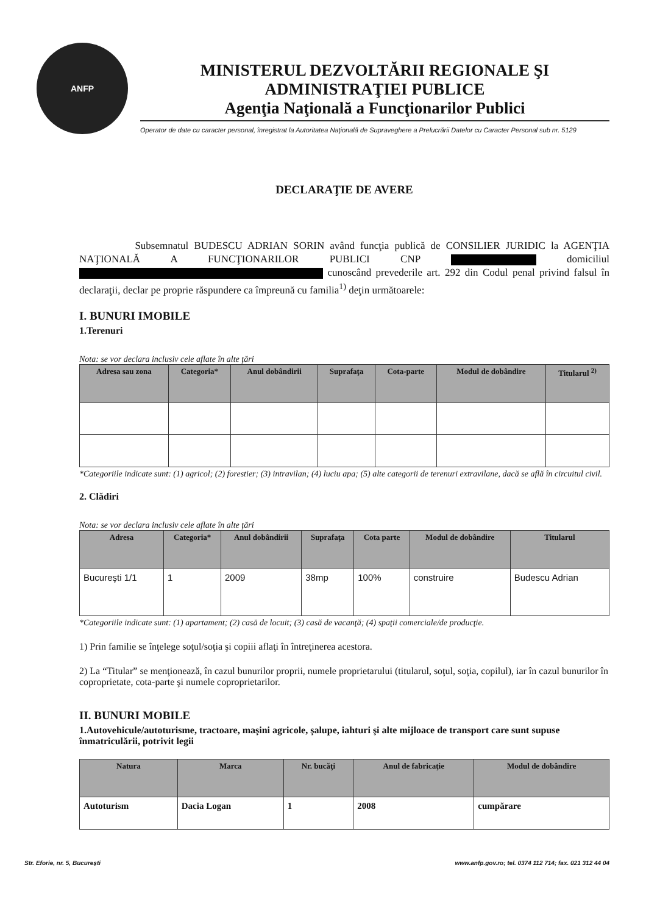ANFP
MINISTERUL DEZVOLTĂRII REGIONALE ŞI ADMINISTRAŢIEI PUBLICE
Agenţia Naţională a Funcţionarilor Publici
Operator de date cu caracter personal, înregistrat la Autoritatea Naţională de Supraveghere a Prelucrării Datelor cu Caracter Personal sub nr. 5129
DECLARAŢIE DE AVERE
Subsemnatul BUDESCU ADRIAN SORIN având funcţia publică de CONSILIER JURIDIC la AGENŢIA NAŢIONALĂ A FUNCŢIONARILOR PUBLICI CNP domiciliul cunoscând prevederile art. 292 din Codul penal privind falsul în declaraţii, declar pe proprie răspundere ca împreună cu familia<sup>1)</sup> deţin următoarele:
I. BUNURI IMOBILE
1.Terenuri
Nota: se vor declara inclusiv cele aflate în alte ţări
| Adresa sau zona | Categoria* | Anul dobândirii | Suprafaţa | Cota-parte | Modul de dobândire | Titularul <sup>2)</sup> |
| --- | --- | --- | --- | --- | --- | --- |
*Categoriile indicate sunt: (1) agricol; (2) forestier; (3) intravilan; (4) luciu apa; (5) alte categorii de terenuri extravilane, dacă se află în circuitul civil.
2. Clădiri
Nota: se vor declara inclusiv cele aflate în alte ţări
| Adresa | Categoria* | Anul dobândirii | Suprafaţa | Cota parte | Modul de dobândire | Titularul |
| --- | --- | --- | --- | --- | --- | --- |
| Bucureşti 1/1 | 1 | 2009 | 38mp | 100% | construire | Budescu Adrian |
*Categoriile indicate sunt: (1) apartament; (2) casă de locuit; (3) casă de vacanţă; (4) spaţii comerciale/de producţie.
1) Prin familie se înţelege soţul/soţia şi copiii aflaţi în întreţinerea acestora.
2) La “Titular” se menţionează, în cazul bunurilor proprii, numele proprietarului (titularul, soţul, soţia, copilul), iar în cazul bunurilor în coproprietate, cota-parte şi numele coproprietarilor.
II. BUNURI MOBILE
1.Autovehicule/autoturisme, tractoare, maşini agricole, şalupe, iahturi şi alte mijloace de transport care sunt supuse înmatriculării, potrivit legii
| Natura | Marca | Nr. bucăţi | Anul de fabricaţie | Modul de dobândire |
| --- | --- | --- | --- | --- |
| Autoturism | Dacia Logan | 1 | 2008 | cumpărare |
Str. Eforie, nr. 5, Bucureşti www.anfp.gov.ro; tel. 0374 112 714; fax. 021 312 44 04